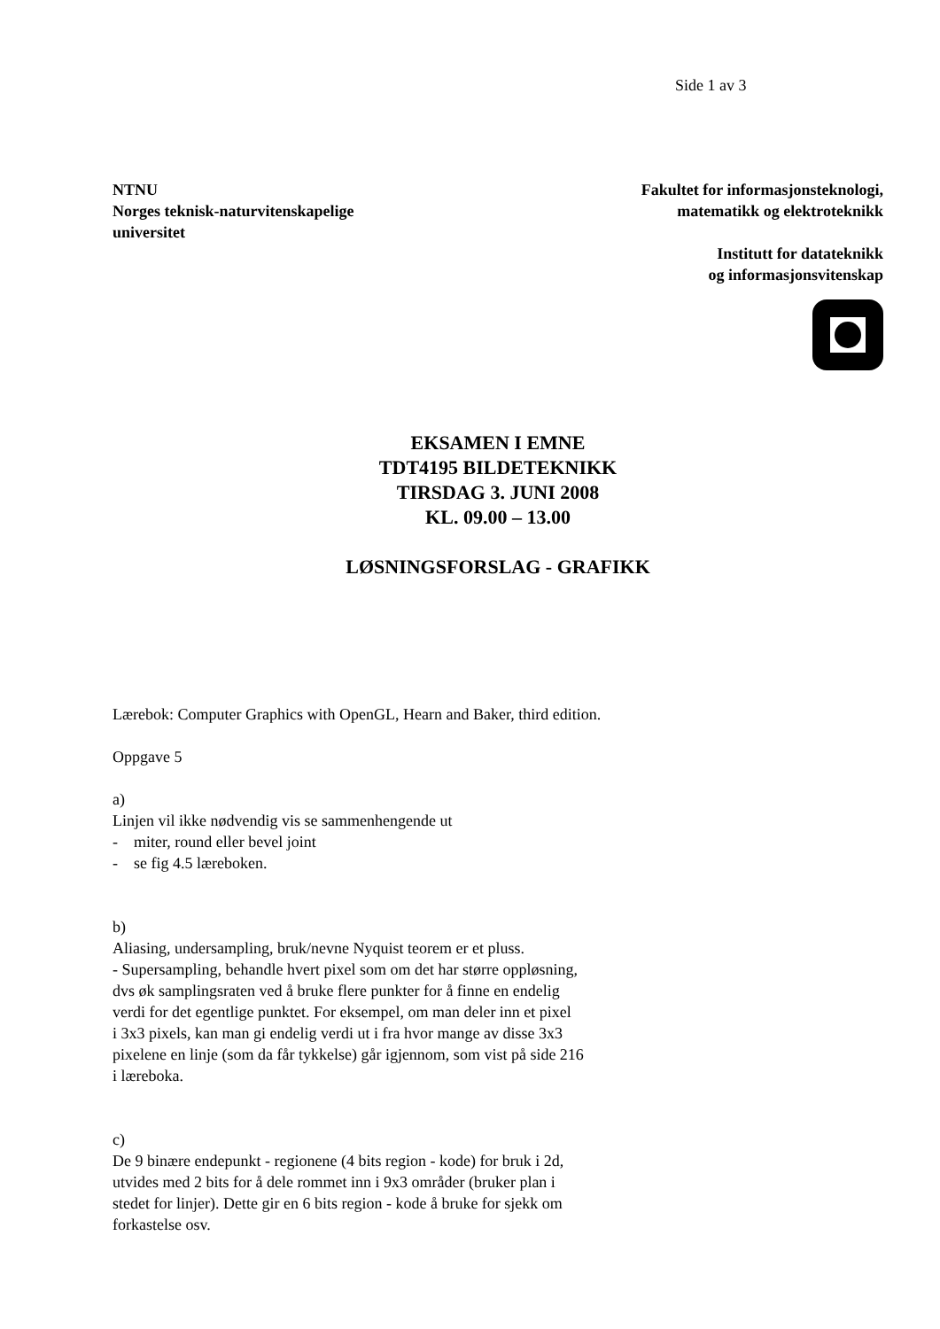Side 1 av 3
NTNU
Norges teknisk-naturvitenskapelige
universitet
Fakultet for informasjonsteknologi,
matematikk og elektroteknikk
Institutt for datateknikk
og informasjonsvitenskap
EKSAMEN I EMNE
TDT4195 BILDETEKNIKK
TIRSDAG 3. JUNI 2008
KL. 09.00 – 13.00
LØSNINGSFORSLAG - GRAFIKK
Lærebok: Computer Graphics with OpenGL, Hearn and Baker, third edition.
Oppgave 5
a)
Linjen vil ikke nødvendig vis se sammenhengende ut
- miter, round eller bevel joint
- se fig 4.5 læreboken.
b)
Aliasing, undersampling, bruk/nevne Nyquist teorem er et pluss.
- Supersampling, behandle hvert pixel som om det har større oppløsning,
dvs øk samplingsraten ved å bruke flere punkter for å finne en endelig
verdi for det egentlige punktet. For eksempel, om man deler inn et pixel
i 3x3 pixels, kan man gi endelig verdi ut i fra hvor mange av disse 3x3
pixelene en linje (som da får tykkelse) går igjennom, som vist på side 216
i læreboka.
c)
De 9 binære endepunkt - regionene (4 bits region - kode) for bruk i 2d,
utvides med 2 bits for å dele rommet inn i 9x3 områder (bruker plan i
stedet for linjer). Dette gir en 6 bits region - kode å bruke for sjekk om
forkastelse osv.